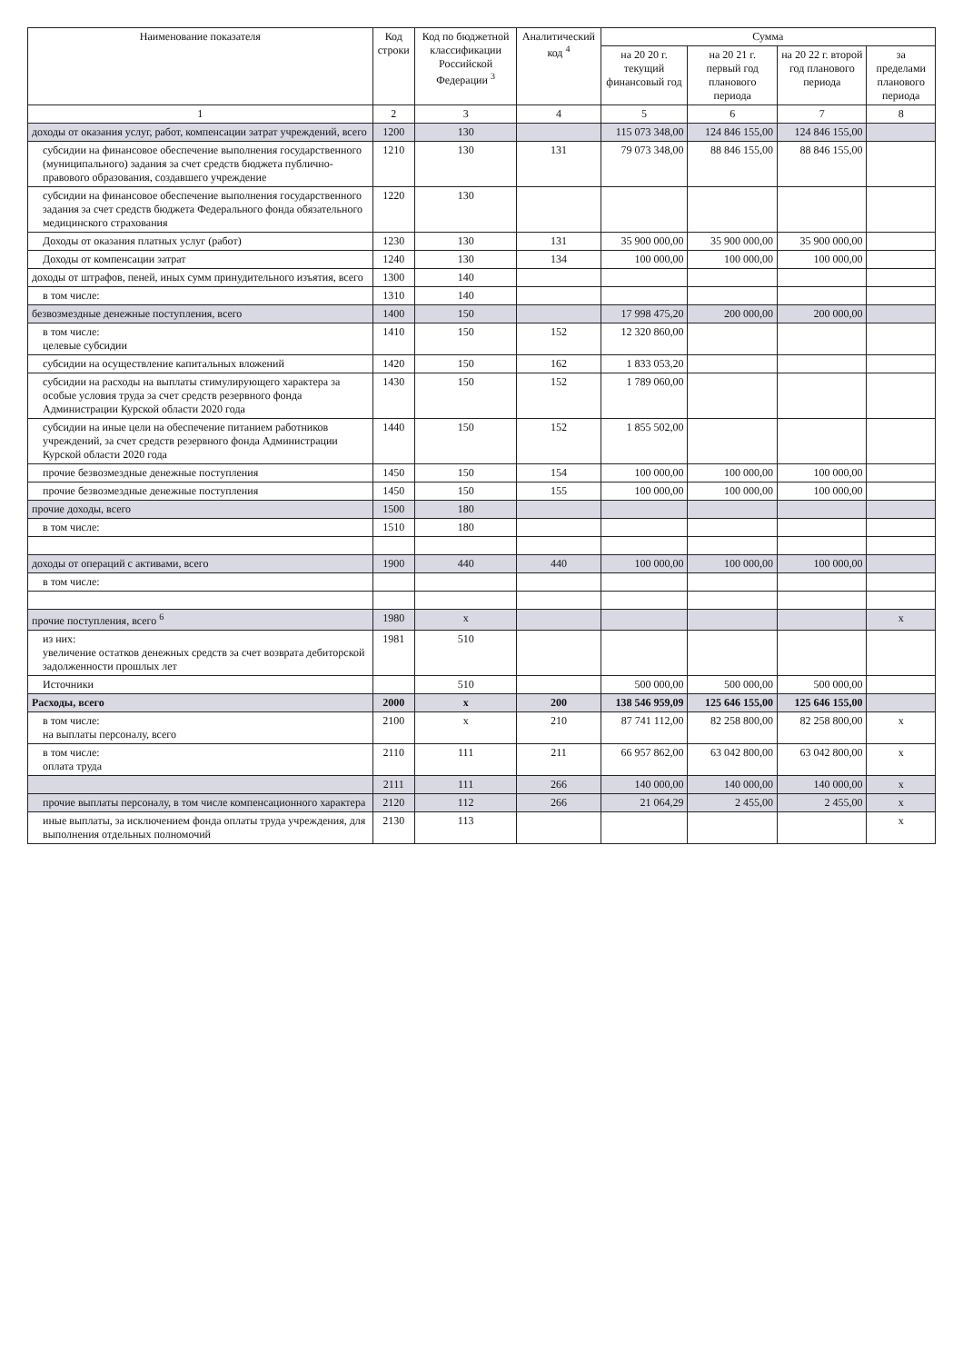| Наименование показателя | Код строки | Код по бюджетной классификации Российской Федерации <sup>3</sup> | Аналитический код <sup>4</sup> | Сумма | | | |
| --- | --- | --- | --- | --- | --- | --- | --- |
| | | | | на 20 20 г. текущий финансовый год | на 20 21 г. первый год планового периода | на 20 22 г. второй год планового периода | за пределами планового периода |
| 1 | 2 | 3 | 4 | 5 | 6 | 7 | 8 |
| доходы от оказания услуг, работ, компенсации затрат учреждений, всего | 1200 | 130 | | 115 073 348,00 | 124 846 155,00 | 124 846 155,00 | |
| субсидии на финансовое обеспечение выполнения государственного (муниципального) задания за счет средств бюджета публично-правового образования, создавшего учреждение | 1210 | 130 | 131 | 79 073 348,00 | 88 846 155,00 | 88 846 155,00 | |
| субсидии на финансовое обеспечение выполнения государственного задания за счет средств бюджета Федерального фонда обязательного медицинского страхования | 1220 | 130 | | | | | |
| Доходы от оказания платных услуг (работ) | 1230 | 130 | 131 | 35 900 000,00 | 35 900 000,00 | 35 900 000,00 | |
| Доходы от компенсации затрат | 1240 | 130 | 134 | 100 000,00 | 100 000,00 | 100 000,00 | |
| доходы от штрафов, пеней, иных сумм принудительного изъятия, всего | 1300 | 140 | | | | | |
| в том числе: | 1310 | 140 | | | | | |
| безвозмездные денежные поступления, всего | 1400 | 150 | | 17 998 475,20 | 200 000,00 | 200 000,00 | |
| в том числе: целевые субсидии | 1410 | 150 | 152 | 12 320 860,00 | | | |
| субсидии на осуществление капитальных вложений | 1420 | 150 | 162 | 1 833 053,20 | | | |
| субсидии на расходы на выплаты стимулирующего характера за особые условия труда за счет средств резервного фонда Администрации Курской области 2020 года | 1430 | 150 | 152 | 1 789 060,00 | | | |
| субсидии на иные цели на обеспечение питанием работников учреждений, за счет средств резервного фонда Администрации Курской области 2020 года | 1440 | 150 | 152 | 1 855 502,00 | | | |
| прочие безвозмездные денежные поступления | 1450 | 150 | 154 | 100 000,00 | 100 000,00 | 100 000,00 | |
| прочие безвозмездные денежные поступления | 1450 | 150 | 155 | 100 000,00 | 100 000,00 | 100 000,00 | |
| прочие доходы, всего | 1500 | 180 | | | | | |
| в том числе: | 1510 | 180 | | | | | |
| доходы от операций с активами, всего | 1900 | 440 | 440 | 100 000,00 | 100 000,00 | 100 000,00 | |
| в том числе: | | | | | | | |
| прочие поступления, всего <sup>6</sup> | 1980 | x | | | | | x |
| из них: увеличение остатков денежных средств за счет возврата дебиторской задолженности прошлых лет | 1981 | 510 | | | | | |
| Источники | | 510 | | 500 000,00 | 500 000,00 | 500 000,00 | |
| Расходы, всего | 2000 | x | 200 | 138 546 959,09 | 125 646 155,00 | 125 646 155,00 | |
| в том числе: на выплаты персоналу, всего | 2100 | x | 210 | 87 741 112,00 | 82 258 800,00 | 82 258 800,00 | x |
| в том числе: оплата труда | 2110 | 111 | 211 | 66 957 862,00 | 63 042 800,00 | 63 042 800,00 | x |
| | 2111 | 111 | 266 | 140 000,00 | 140 000,00 | 140 000,00 | x |
| прочие выплаты персоналу, в том числе компенсационного характера | 2120 | 112 | 266 | 21 064,29 | 2 455,00 | 2 455,00 | x |
| иные выплаты, за исключением фонда оплаты труда учреждения, для выполнения отдельных полномочий | 2130 | 113 | | | | | x |